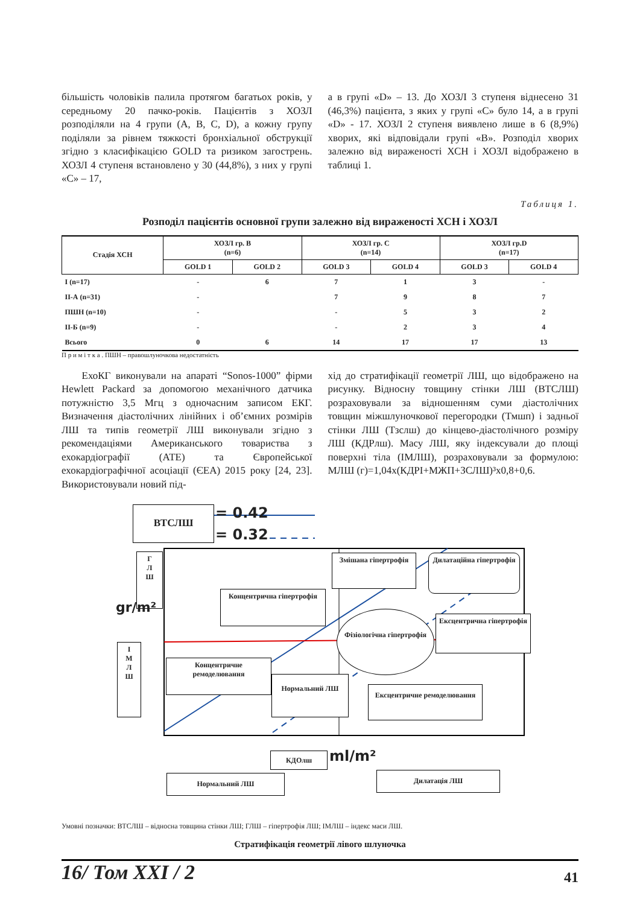більшість чоловіків палила протягом багатьох років, у середньому 20 пачко-років. Пацієнтів з ХОЗЛ розподіляли на 4 групи (A, B, C, D), а кожну групу поділяли за рівнем тяжкості бронхіальної обструкції згідно з класифікацією GOLD та ризиком загострень. ХОЗЛ 4 ступеня встановлено у 30 (44,8%), з них у групі «С» – 17,
а в групі «D» – 13. До ХОЗЛ 3 ступеня віднесено 31 (46,3%) пацієнта, з яких у групі «С» було 14, а в групі «D» - 17. ХОЗЛ 2 ступеня виявлено лише в 6 (8,9%) хворих, які відповідали групі «В». Розподіл хворих залежно від вираженості ХСН і ХОЗЛ відображено в таблиці 1.
Таблиця 1.
Розподіл пацієнтів основної групи залежно від вираженості ХСН і ХОЗЛ
| Стадія ХСН | ХОЗЛ гр. В (n=6) | | ХОЗЛ гр. С (n=14) | | ХОЗЛ гр.D (n=17) | |
| --- | --- | --- | --- | --- | --- | --- |
| | GOLD 1 | GOLD 2 | GOLD 3 | GOLD 4 | GOLD 3 | GOLD 4 |
| I (n=17) | - | 6 | 7 | 1 | 3 | - |
| II-А (n=31) | - | | 7 | 9 | 8 | 7 |
| ПШН (n=10) | - | | - | 5 | 3 | 2 |
| II-Б (n=9) | - | | - | 2 | 3 | 4 |
| Всього | 0 | 6 | 14 | 17 | 17 | 13 |
П р и м і т к а . ПШН – правошлуночкова недостатність
ЕхоКГ виконували на апараті “Sonos-1000” фірми Hewlett Packard за допомогою механічного датчика потужністю 3,5 Мгц з одночасним записом ЕКГ. Визначення діастолічних лінійних і об’ємних розмірів ЛШ та типів геометрії ЛШ виконували згідно з рекомендаціями Американського товариства з ехокардіографії (АТЕ) та Європейської ехокардіографічної асоціації (ЄЕА) 2015 року [24, 23]. Використовували новий під-
хід до стратифікації геометрії ЛШ, що відображено на рисунку. Відносну товщину стінки ЛШ (ВТСЛШ) розраховували за відношенням суми діастолічних товщин міжшлуночкової перегородки (Тмшп) і задньої стінки ЛШ (Тзслш) до кінцево-діастолічного розміру ЛШ (КДРлш). Масу ЛШ, яку індексували до площі поверхні тіла (ІМЛШ), розраховували за формулою: МЛШ (г)=1,04х(КДРІ+МЖП+ЗСЛШ)³х0,8+0,6.
ВТСЛШ = 0.42
= 0.32
Г
Л
Ш
gr/m²
І
М
Л
Ш
Змішана гіпертрофія
Дилатаційна гіпертрофія
Концентрична гіпертрофія
Фізіологічна гіпертрофія
Ексцентрична гіпертрофія
Концентричне ремоделювання
Нормальний ЛШ
Ексцентричне ремоделювання
КДОлш ml/m²
Нормальний ЛШ Дилатація ЛШ
Умовні позначки: ВТСЛШ – відносна товщина стінки ЛШ; ГЛШ – гіпертрофія ЛШ; ІМЛШ – індекс маси ЛШ.
Стратифікація геометрії лівого шлуночка
16/ Том XXI / 2 41